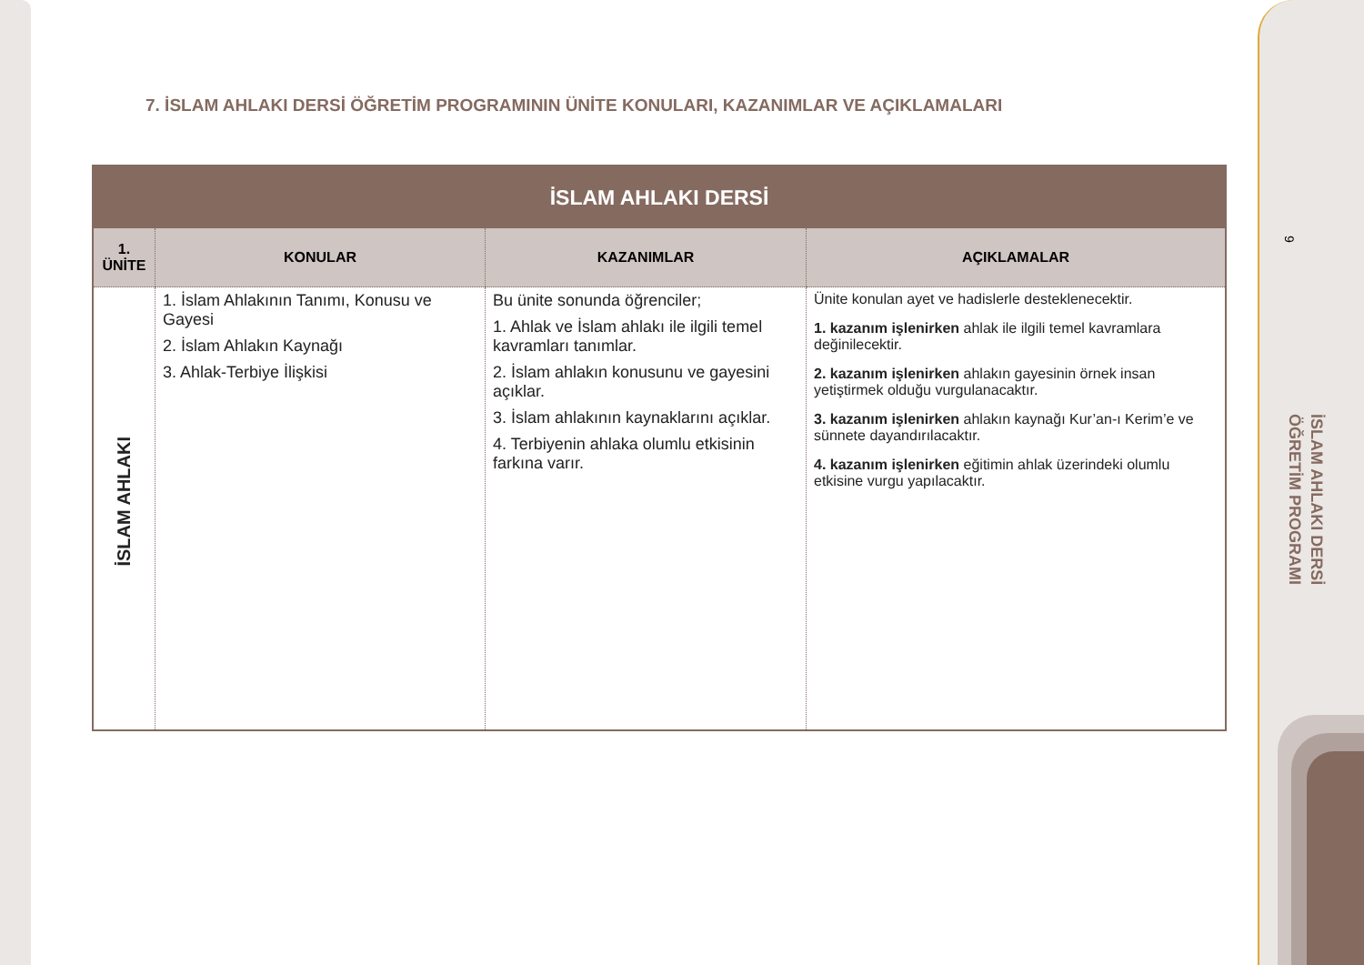9
İSLAM AHLAKI DERSİ
ÖĞRETİM PROGRAMI
7. İSLAM AHLAKI DERSİ ÖĞRETİM PROGRAMININ ÜNİTE KONULARI, KAZANIMLAR VE AÇIKLAMALARI
| İSLAM AHLAKI DERSİ | | | |
| --- | --- | --- | --- |
| 1. ÜNİTE | KONULAR | KAZANIMLAR | AÇIKLAMALAR |
| İSLAM AHLAKI | 1. İslam Ahlakının Tanımı, Konusu ve Gayesi 2. İslam Ahlakın Kaynağı 3. Ahlak-Terbiye İlişkisi | Bu ünite sonunda öğrenciler; 1. Ahlak ve İslam ahlakı ile ilgili temel kavramları tanımlar. 2. İslam ahlakın konusunu ve gayesini açıklar. 3. İslam ahlakının kaynaklarını açıklar. 4. Terbiyenin ahlaka olumlu etkisinin farkına varır. | Ünite konulan ayet ve hadislerle desteklenecektir. 1. kazanım işlenirken ahlak ile ilgili temel kavramlara değinilecektir. 2. kazanım işlenirken ahlakın gayesinin örnek insan yetiştirmek olduğu vurgulanacaktır. 3. kazanım işlenirken ahlakın kaynağı Kur’an-ı Kerim’e ve sünnete dayandırılacaktır. 4. kazanım işlenirken eğitimin ahlak üzerindeki olumlu etkisine vurgu yapılacaktır. |